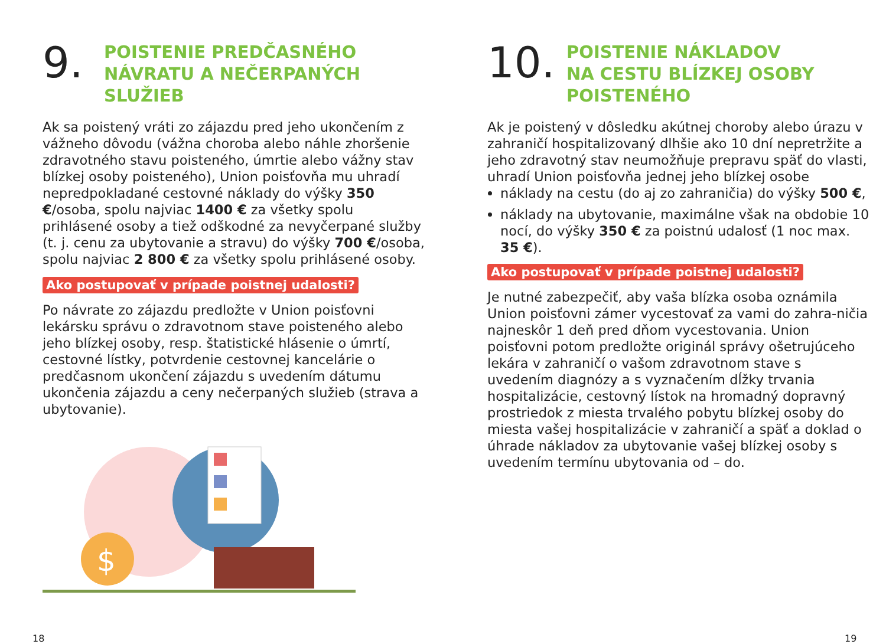9.
POISTENIE PREDČASNÉHO
NÁVRATU A NEČERPANÝCH
SLUŽIEB
Ak sa poistený vráti zo zájazdu pred jeho ukončením z vážneho dôvodu (vážna choroba alebo náhle zhoršenie zdravotného stavu poisteného, úmrtie alebo vážny stav blízkej osoby poisteného), Union poisťovňa mu uhradí nepredpokladané cestovné náklady do výšky 350 €/osoba, spolu najviac 1400 € za všetky spolu prihlásené osoby a tiež odškodné za nevyčerpané služby (t. j. cenu za ubytovanie a stravu) do výšky 700 €/osoba, spolu najviac 2 800 € za všetky spolu prihlásené osoby.
Ako postupovať v prípade poistnej udalosti?
Po návrate zo zájazdu predložte v Union poisťovni lekársku správu o zdravotnom stave poisteného alebo jeho blízkej osoby, resp. štatistické hlásenie o úmrtí, cestovné lístky, potvrdenie cestovnej kancelárie o predčasnom ukončení zájazdu s uvedením dátumu ukončenia zájazdu a ceny nečerpaných služieb (strava a ubytovanie).
$
10.
POISTENIE NÁKLADOV
NA CESTU BLÍZKEJ OSOBY
POISTENÉHO
Ak je poistený v dôsledku akútnej choroby alebo úrazu v zahraničí hospitalizovaný dlhšie ako 10 dní nepretržite a jeho zdravotný stav neumožňuje prepravu späť do vlasti, uhradí Union poisťovňa jednej jeho blízkej osobe
náklady na cestu (do aj zo zahraničia) do výšky 500 €,
náklady na ubytovanie, maximálne však na obdobie 10 nocí, do výšky 350 € za poistnú udalosť (1 noc max. 35 €).
Ako postupovať v prípade poistnej udalosti?
Je nutné zabezpečiť, aby vaša blízka osoba oznámila Union poisťovni zámer vycestovať za vami do zahra-ničia najneskôr 1 deň pred dňom vycestovania. Union poisťovni potom predložte originál správy ošetrujúceho lekára v zahraničí o vašom zdravotnom stave s uvedením diagnózy a s vyznačením dĺžky trvania hospitalizácie, cestovný lístok na hromadný dopravný prostriedok z miesta trvalého pobytu blízkej osoby do miesta vašej hospitalizácie v zahraničí a späť a doklad o úhrade nákladov za ubytovanie vašej blízkej osoby s uvedením termínu ubytovania od – do.
18 19